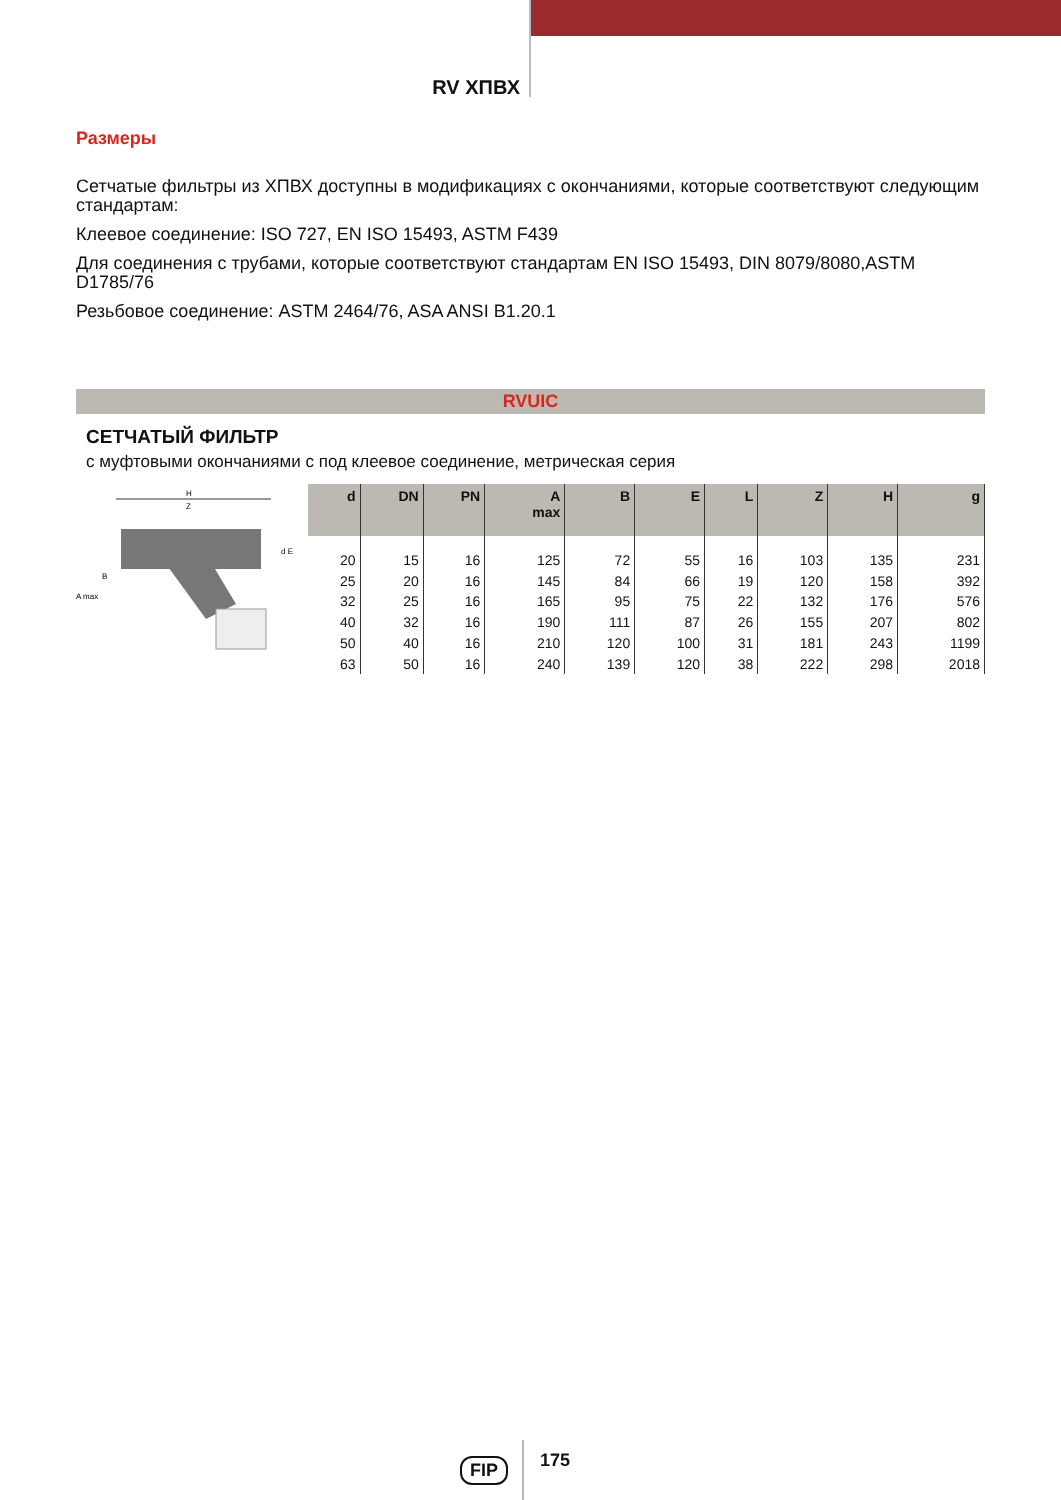RV ХПВХ
Размеры
Сетчатые фильтры из ХПВХ доступны в модификациях с окончаниями, которые соответствуют следующим стандартам:
Клеевое соединение: ISO 727, EN ISO 15493, ASTM F439
Для соединения с трубами, которые соответствуют стандартам EN ISO 15493, DIN 8079/8080,ASTM D1785/76
Резьбовое соединение: ASTM 2464/76, ASA ANSI B1.20.1
RVUIC
СЕТЧАТЫЙ ФИЛЬТР
с муфтовыми окончаниями с под клеевое соединение, метрическая серия
H
Z
A max
B
d E
| d | DN | PN | A max | B | E | L | Z | H | g |
| --- | --- | --- | --- | --- | --- | --- | --- | --- | --- |
| 20 | 15 | 16 | 125 | 72 | 55 | 16 | 103 | 135 | 231 |
| 25 | 20 | 16 | 145 | 84 | 66 | 19 | 120 | 158 | 392 |
| 32 | 25 | 16 | 165 | 95 | 75 | 22 | 132 | 176 | 576 |
| 40 | 32 | 16 | 190 | 111 | 87 | 26 | 155 | 207 | 802 |
| 50 | 40 | 16 | 210 | 120 | 100 | 31 | 181 | 243 | 1199 |
| 63 | 50 | 16 | 240 | 139 | 120 | 38 | 222 | 298 | 2018 |
FIP 175